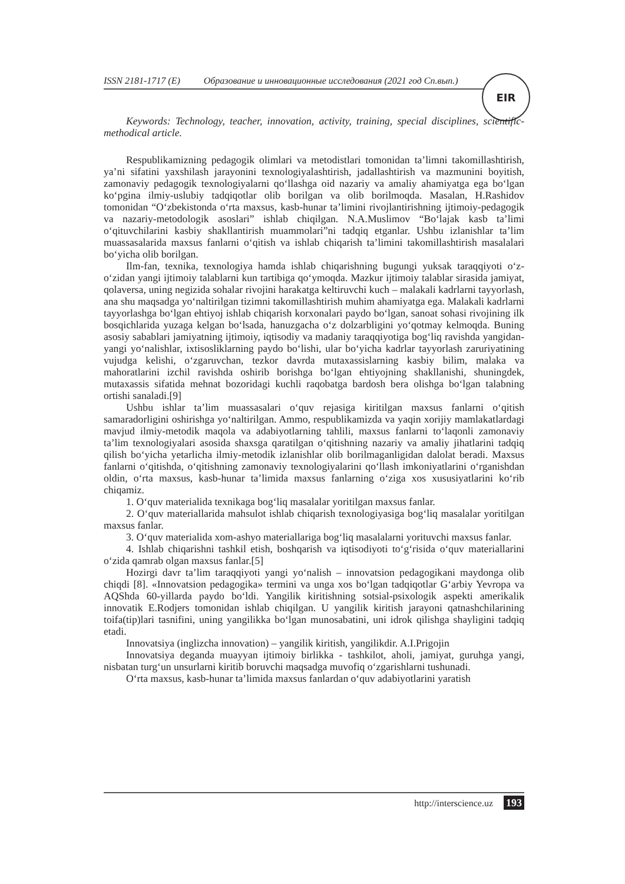ISSN 2181-1717 (E) Образование и инновационные исследования (2021 год Сп.вып.)
EIR
Keywords: Technology, teacher, innovation, activity, training, special disciplines, scientific-methodical article.
Respublikamizning pedagogik olimlari va metodistlari tomonidan ta’limni takomillashtirish, ya’ni sifatini yaxshilash jarayonini texnologiyalashtirish, jadallashtirish va mazmunini boyitish, zamonaviy pedagogik texnologiyalarni qo‘llashga oid nazariy va amaliy ahamiyatga ega bo‘lgan ko‘pgina ilmiy-uslubiy tadqiqotlar olib borilgan va olib borilmoqda. Masalan, H.Rashidov tomonidan “O‘zbekistonda o‘rta maxsus, kasb-hunar ta’limini rivojlantirishning ijtimoiy-pedagogik va nazariy-metodologik asoslari” ishlab chiqilgan. N.A.Muslimov “Bo‘lajak kasb ta’limi o‘qituvchilarini kasbiy shakllantirish muammolari”ni tadqiq etganlar. Ushbu izlanishlar ta’lim muassasalarida maxsus fanlarni o‘qitish va ishlab chiqarish ta’limini takomillashtirish masalalari bo‘yicha olib borilgan.
Ilm-fan, texnika, texnologiya hamda ishlab chiqarishning bugungi yuksak taraqqiyoti o‘z-o‘zidan yangi ijtimoiy talablarni kun tartibiga qo‘ymoqda. Mazkur ijtimoiy talablar sirasida jamiyat, qolaversa, uning negizida sohalar rivojini harakatga keltiruvchi kuch – malakali kadrlarni tayyorlash, ana shu maqsadga yo‘naltirilgan tizimni takomillashtirish muhim ahamiyatga ega. Malakali kadrlarni tayyorlashga bo‘lgan ehtiyoj ishlab chiqarish korxonalari paydo bo‘lgan, sanoat sohasi rivojining ilk bosqichlarida yuzaga kelgan bo‘lsada, hanuzgacha o‘z dolzarbligini yo‘qotmay kelmoqda. Buning asosiy sabablari jamiyatning ijtimoiy, iqtisodiy va madaniy taraqqiyotiga bog‘liq ravishda yangidan-yangi yo‘nalishlar, ixtisosliklarning paydo bo‘lishi, ular bo‘yicha kadrlar tayyorlash zaruriyatining vujudga kelishi, o‘zgaruvchan, tezkor davrda mutaxassislarning kasbiy bilim, malaka va mahoratlarini izchil ravishda oshirib borishga bo‘lgan ehtiyojning shakllanishi, shuningdek, mutaxassis sifatida mehnat bozoridagi kuchli raqobatga bardosh bera olishga bo‘lgan talabning ortishi sanaladi.[9]
Ushbu ishlar ta’lim muassasalari o‘quv rejasiga kiritilgan maxsus fanlarni o‘qitish samaradorligini oshirishga yo‘naltirilgan. Ammo, respublikamizda va yaqin xorijiy mamlakatlardagi mavjud ilmiy-metodik maqola va adabiyotlarning tahlili, maxsus fanlarni to‘laqonli zamonaviy ta’lim texnologiyalari asosida shaxsga qaratilgan o‘qitishning nazariy va amaliy jihatlarini tadqiq qilish bo‘yicha yetarlicha ilmiy-metodik izlanishlar olib borilmaganligidan dalolat beradi. Maxsus fanlarni o‘qitishda, o‘qitishning zamonaviy texnologiyalarini qo‘llash imkoniyatlarini o‘rganishdan oldin, o‘rta maxsus, kasb-hunar ta’limida maxsus fanlarning o‘ziga xos xususiyatlarini ko‘rib chiqamiz.
1. O‘quv materialida texnikaga bog‘liq masalalar yoritilgan maxsus fanlar.
2. O‘quv materiallarida mahsulot ishlab chiqarish texnologiyasiga bog‘liq masalalar yoritilgan maxsus fanlar.
3. O‘quv materialida xom-ashyo materiallariga bog‘liq masalalarni yorituvchi maxsus fanlar.
4. Ishlab chiqarishni tashkil etish, boshqarish va iqtisodiyoti to‘g‘risida o‘quv materiallarini o‘zida qamrab olgan maxsus fanlar.[5]
Hozirgi davr ta’lim taraqqiyoti yangi yo‘nalish – innovatsion pedagogikani maydonga olib chiqdi [8]. «Innovatsion pedagogika» termini va unga xos bo‘lgan tadqiqotlar G‘arbiy Yevropa va AQShda 60-yillarda paydo bo‘ldi. Yangilik kiritishning sotsial-psixologik aspekti amerikalik innovatik E.Rodjers tomonidan ishlab chiqilgan. U yangilik kiritish jarayoni qatnashchilarining toifa(tip)lari tasnifini, uning yangilikka bo‘lgan munosabatini, uni idrok qilishga shayligini tadqiq etadi.
Innovatsiya (inglizcha innovation) – yangilik kiritish, yangilikdir. A.I.Prigojin
Innovatsiya deganda muayyan ijtimoiy birlikka - tashkilot, aholi, jamiyat, guruhga yangi, nisbatan turg‘un unsurlarni kiritib boruvchi maqsadga muvofiq o‘zgarishlarni tushunadi.
O‘rta maxsus, kasb-hunar ta’limida maxsus fanlardan o‘quv adabiyotlarini yaratish
http://interscience.uz 193